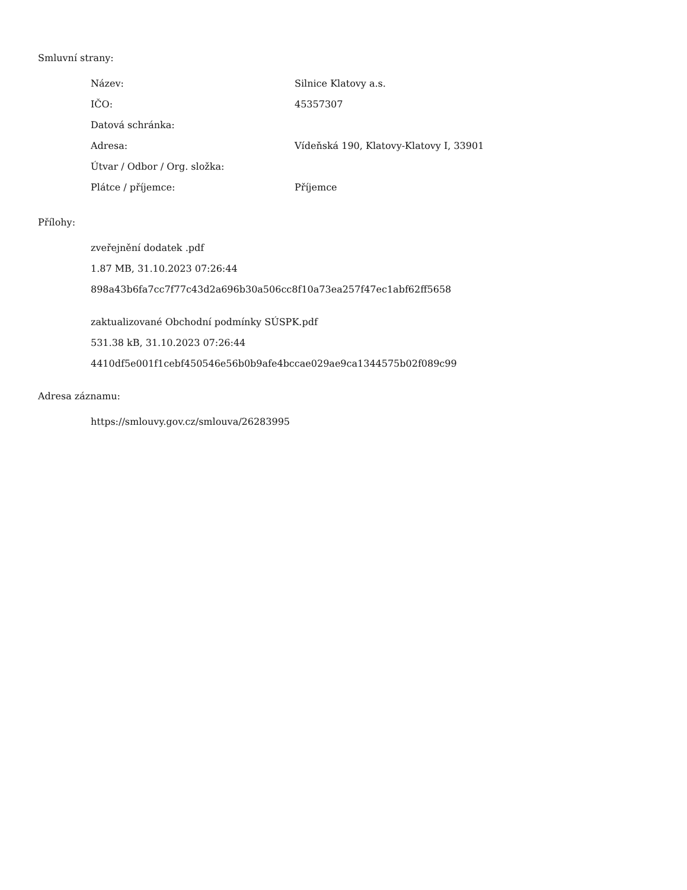Smluvní strany:
| Název: | Silnice Klatovy a.s. |
| IČO: | 45357307 |
| Datová schránka: | |
| Adresa: | Vídeňská 190, Klatovy-Klatovy I, 33901 |
| Útvar / Odbor / Org. složka: | |
| Plátce / příjemce: | Příjemce |
Přílohy:
zveřejnění dodatek .pdf
1.87 MB, 31.10.2023 07:26:44
898a43b6fa7cc7f77c43d2a696b30a506cc8f10a73ea257f47ec1abf62ff5658
zaktualizované Obchodní podmínky SÚSPK.pdf
531.38 kB, 31.10.2023 07:26:44
4410df5e001f1cebf450546e56b0b9afe4bccae029ae9ca1344575b02f089c99
Adresa záznamu:
https://smlouvy.gov.cz/smlouva/26283995